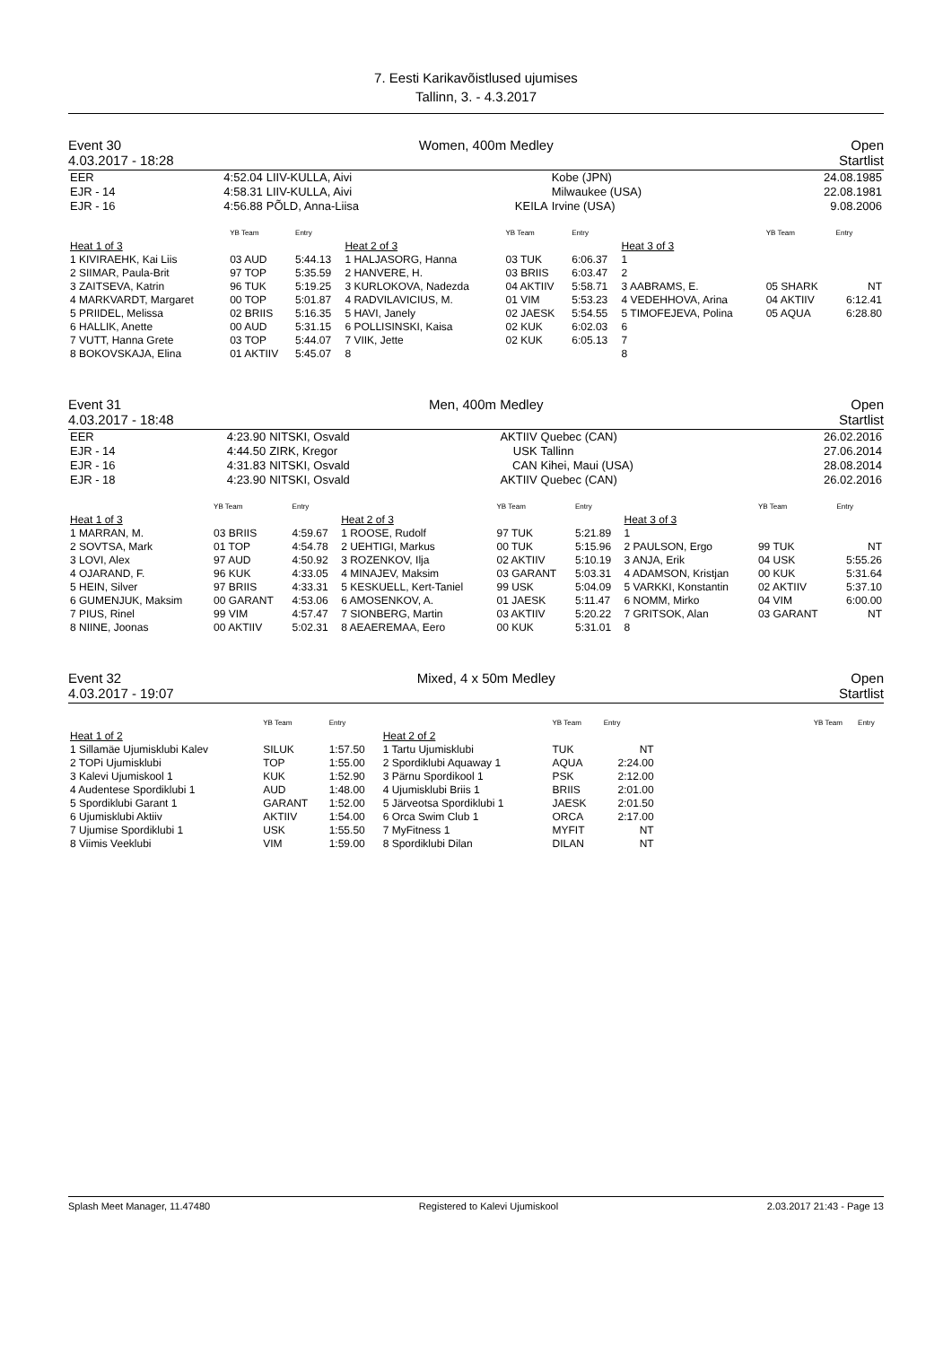7. Eesti Karikavõistlused ujumises
Tallinn, 3. - 4.3.2017
Event 30 Women, 400m Medley Open
4.03.2017 - 18:28 Startlist
| EER | 4:52.04 | LIIV-KULLA, Aivi | | Kobe (JPN) | 24.08.1985 |
| EJR - 14 | 4:58.31 | LIIV-KULLA, Aivi | | Milwaukee (USA) | 22.08.1981 |
| EJR - 16 | 4:56.88 | PÕLD, Anna-Liisa | KEILA | Irvine (USA) | 9.08.2006 |
| | YB Team | Entry | | YB Team | Entry | | YB Team | Entry |
| --- | --- | --- | --- | --- | --- | --- | --- | --- |
| Heat 1 of 3 | | | Heat 2 of 3 | | | Heat 3 of 3 | | |
| 1 KIVIRAEHK, Kai Liis | 03 AUD | 5:44.13 | 1 HALJASORG, Hanna | 03 TUK | 6:06.37 | 1 | | |
| 2 SIIMAR, Paula-Brit | 97 TOP | 5:35.59 | 2 HANVERE, H. | 03 BRIIS | 6:03.47 | 2 | | |
| 3 ZAITSEVA, Katrin | 96 TUK | 5:19.25 | 3 KURLOKOVA, Nadezda | 04 AKTIIV | 5:58.71 | 3 AABRAMS, E. | 05 SHARK | NT |
| 4 MARKVARDT, Margaret | 00 TOP | 5:01.87 | 4 RADVILAVICIUS, M. | 01 VIM | 5:53.23 | 4 VEDEHHOVA, Arina | 04 AKTIIV | 6:12.41 |
| 5 PRIIDEL, Melissa | 02 BRIIS | 5:16.35 | 5 HAVI, Janely | 02 JAESK | 5:54.55 | 5 TIMOFEJEVA, Polina | 05 AQUA | 6:28.80 |
| 6 HALLIK, Anette | 00 AUD | 5:31.15 | 6 POLLISINSKI, Kaisa | 02 KUK | 6:02.03 | 6 | | |
| 7 VUTT, Hanna Grete | 03 TOP | 5:44.07 | 7 VIIK, Jette | 02 KUK | 6:05.13 | 7 | | |
| 8 BOKOVSKAJA, Elina | 01 AKTIIV | 5:45.07 | 8 | | | 8 | | |
Event 31 Men, 400m Medley Open
4.03.2017 - 18:48 Startlist
| EER | 4:23.90 | NITSKI, Osvald | AKTIIV | Quebec (CAN) | 26.02.2016 |
| EJR - 14 | 4:44.50 | ZIRK, Kregor | USK | Tallinn | 27.06.2014 |
| EJR - 16 | 4:31.83 | NITSKI, Osvald | CAN | Kihei, Maui (USA) | 28.08.2014 |
| EJR - 18 | 4:23.90 | NITSKI, Osvald | AKTIIV | Quebec (CAN) | 26.02.2016 |
| | YB Team | Entry | | YB Team | Entry | | YB Team | Entry |
| --- | --- | --- | --- | --- | --- | --- | --- | --- |
| Heat 1 of 3 | | | Heat 2 of 3 | | | Heat 3 of 3 | | |
| 1 MARRAN, M. | 03 BRIIS | 4:59.67 | 1 ROOSE, Rudolf | 97 TUK | 5:21.89 | 1 | | |
| 2 SOVTSA, Mark | 01 TOP | 4:54.78 | 2 UEHTIGI, Markus | 00 TUK | 5:15.96 | 2 PAULSON, Ergo | 99 TUK | NT |
| 3 LOVI, Alex | 97 AUD | 4:50.92 | 3 ROZENKOV, Ilja | 02 AKTIIV | 5:10.19 | 3 ANJA, Erik | 04 USK | 5:55.26 |
| 4 OJARAND, F. | 96 KUK | 4:33.05 | 4 MINAJEV, Maksim | 03 GARANT | 5:03.31 | 4 ADAMSON, Kristjan | 00 KUK | 5:31.64 |
| 5 HEIN, Silver | 97 BRIIS | 4:33.31 | 5 KESKUELL, Kert-Taniel | 99 USK | 5:04.09 | 5 VARKKI, Konstantin | 02 AKTIIV | 5:37.10 |
| 6 GUMENJUK, Maksim | 00 GARANT | 4:53.06 | 6 AMOSENKOV, A. | 01 JAESK | 5:11.47 | 6 NOMM, Mirko | 04 VIM | 6:00.00 |
| 7 PIUS, Rinel | 99 VIM | 4:57.47 | 7 SIONBERG, Martin | 03 AKTIIV | 5:20.22 | 7 GRITSOK, Alan | 03 GARANT | NT |
| 8 NIINE, Joonas | 00 AKTIIV | 5:02.31 | 8 AEAEREMAA, Eero | 00 KUK | 5:31.01 | 8 | | |
Event 32 Mixed, 4 x 50m Medley Open
4.03.2017 - 19:07 Startlist
| | YB Team | Entry | | YB Team | Entry | | YB Team | Entry |
| --- | --- | --- | --- | --- | --- | --- | --- | --- |
| Heat 1 of 2 | | | Heat 2 of 2 | | | | | |
| 1 Sillamäe Ujumisklubi Kalev | SILUK | 1:57.50 | 1 Tartu Ujumisklubi | TUK | NT | | | |
| 2 TOPi Ujumisklubi | TOP | 1:55.00 | 2 Spordiklubi Aquaway 1 | AQUA | 2:24.00 | | | |
| 3 Kalevi Ujumiskool 1 | KUK | 1:52.90 | 3 Pärnu Spordikool 1 | PSK | 2:12.00 | | | |
| 4 Audentese Spordiklubi 1 | AUD | 1:48.00 | 4 Ujumisklubi Briis 1 | BRIIS | 2:01.00 | | | |
| 5 Spordiklubi Garant 1 | GARANT | 1:52.00 | 5 Järveotsa Spordiklubi 1 | JAESK | 2:01.50 | | | |
| 6 Ujumisklubi Aktiiv | AKTIIV | 1:54.00 | 6 Orca Swim Club 1 | ORCA | 2:17.00 | | | |
| 7 Ujumise Spordiklubi 1 | USK | 1:55.50 | 7 MyFitness 1 | MYFIT | NT | | | |
| 8 Viimis Veeklubi | VIM | 1:59.00 | 8 Spordiklubi Dilan | DILAN | NT | | | |
Splash Meet Manager, 11.47480 Registered to Kalevi Ujumiskool 2.03.2017 21:43 - Page 13